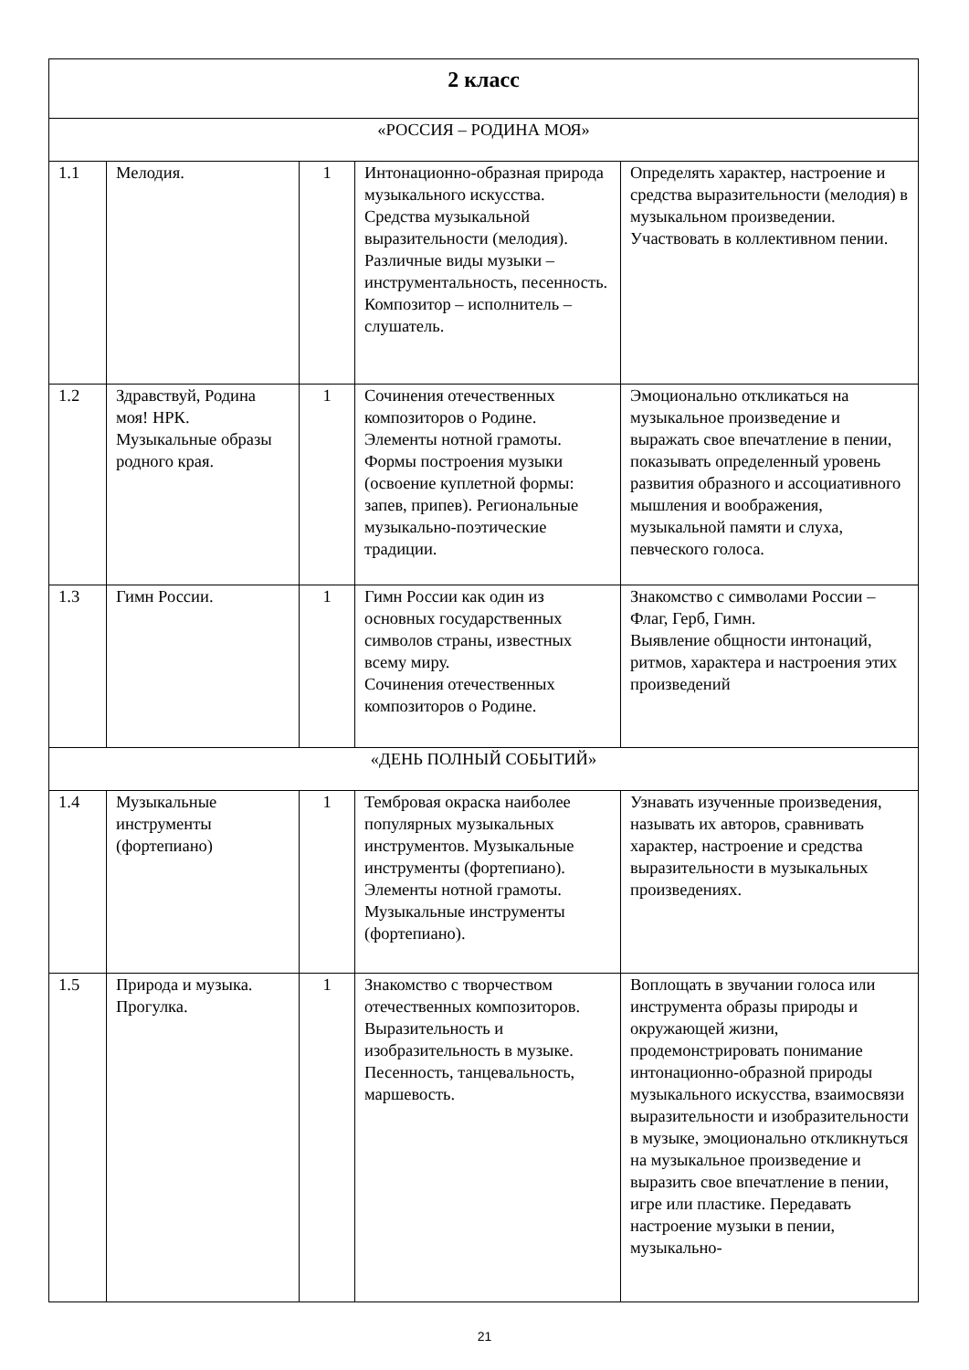| 2 класс | | | | |
| «РОССИЯ – РОДИНА МОЯ» | | | | |
| 1.1 | Мелодия. | 1 | Интонационно-образная природа музыкального искусства. Средства музыкальной выразительности (мелодия). Различные виды музыки – инструментальность, песенность. Композитор – исполнитель – слушатель. | Определять характер, настроение и средства выразительности (мелодия) в музыкальном произведении. Участвовать в коллективном пении. |
| 1.2 | Здравствуй, Родина моя! НРК. Музыкальные образы родного края. | 1 | Сочинения отечественных композиторов о Родине. Элементы нотной грамоты. Формы построения музыки (освоение куплетной формы: запев, припев). Региональные музыкально-поэтические традиции. | Эмоционально откликаться на музыкальное произведение и выражать свое впечатление в пении, показывать определенный уровень развития образного и ассоциативного мышления и воображения, музыкальной памяти и слуха, певческого голоса. |
| 1.3 | Гимн России. | 1 | Гимн России как один из основных государственных символов страны, известных всему миру. Сочинения отечественных композиторов о Родине. | Знакомство с символами России – Флаг, Герб, Гимн. Выявление общности интонаций, ритмов, характера и настроения этих произведений |
| «ДЕНЬ ПОЛНЫЙ СОБЫТИЙ» | | | | |
| 1.4 | Музыкальные инструменты (фортепиано) | 1 | Тембровая окраска наиболее популярных музыкальных инструментов. Музыкальные инструменты (фортепиано). Элементы нотной грамоты. Музыкальные инструменты (фортепиано). | Узнавать изученные произведения, называть их авторов, сравнивать характер, настроение и средства выразительности в музыкальных произведениях. |
| 1.5 | Природа и музыка. Прогулка. | 1 | Знакомство с творчеством отечественных композиторов. Выразительность и изобразительность в музыке. Песенность, танцевальность, маршевость. | Воплощать в звучании голоса или инструмента образы природы и окружающей жизни, продемонстрировать понимание интонационно-образной природы музыкального искусства, взаимосвязи выразительности и изобразительности в музыке, эмоционально откликнуться на музыкальное произведение и выразить свое впечатление в пении, игре или пластике. Передавать настроение музыки в пении, музыкально- |
21